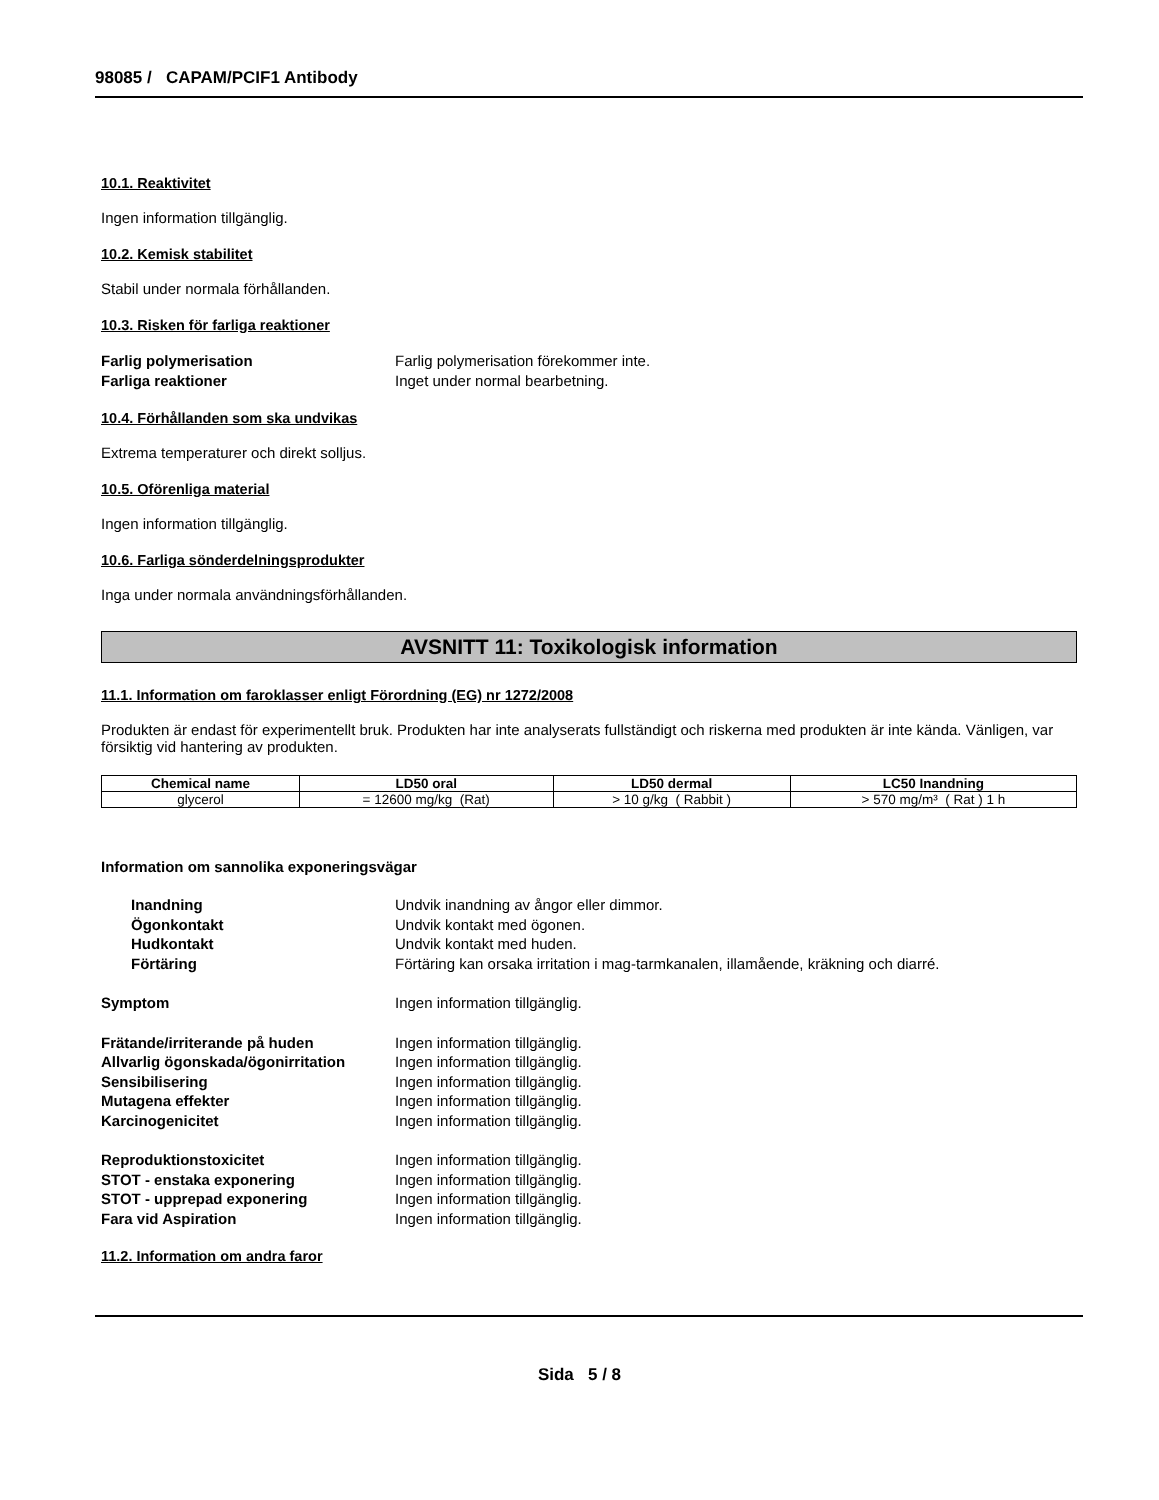98085 / CAPAM/PCIF1 Antibody
10.1. Reaktivitet
Ingen information tillgänglig.
10.2. Kemisk stabilitet
Stabil under normala förhållanden.
10.3. Risken för farliga reaktioner
Farlig polymerisation Farlig polymerisation förekommer inte. Farliga reaktioner Inget under normal bearbetning.
10.4. Förhållanden som ska undvikas
Extrema temperaturer och direkt solljus.
10.5. Oförenliga material
Ingen information tillgänglig.
10.6. Farliga sönderdelningsprodukter
Inga under normala användningsförhållanden.
AVSNITT 11: Toxikologisk information
11.1. Information om faroklasser enligt Förordning (EG) nr 1272/2008
Produkten är endast för experimentellt bruk. Produkten har inte analyserats fullständigt och riskerna med produkten är inte kända. Vänligen, var försiktig vid hantering av produkten.
| Chemical name | LD50 oral | LD50 dermal | LC50 Inandning |
| --- | --- | --- | --- |
| glycerol | = 12600 mg/kg (Rat) | > 10 g/kg ( Rabbit ) | > 570 mg/m³ ( Rat ) 1 h |
Information om sannolika exponeringsvägar
Inandning Undvik inandning av ångor eller dimmor. Ögonkontakt Undvik kontakt med ögonen. Hudkontakt Undvik kontakt med huden. Förtäring Förtäring kan orsaka irritation i mag-tarmkanalen, illamående, kräkning och diarré.
Symptom Ingen information tillgänglig.
Frätande/irriterande på huden Ingen information tillgänglig. Allvarlig ögonskada/ögonirritation Ingen information tillgänglig. Sensibilisering Ingen information tillgänglig. Mutagena effekter Ingen information tillgänglig. Karcinogenicitet Ingen information tillgänglig.
Reproduktionstoxicitet Ingen information tillgänglig. STOT - enstaka exponering Ingen information tillgänglig. STOT - upprepad exponering Ingen information tillgänglig. Fara vid Aspiration Ingen information tillgänglig.
11.2. Information om andra faror
Sida 5 / 8